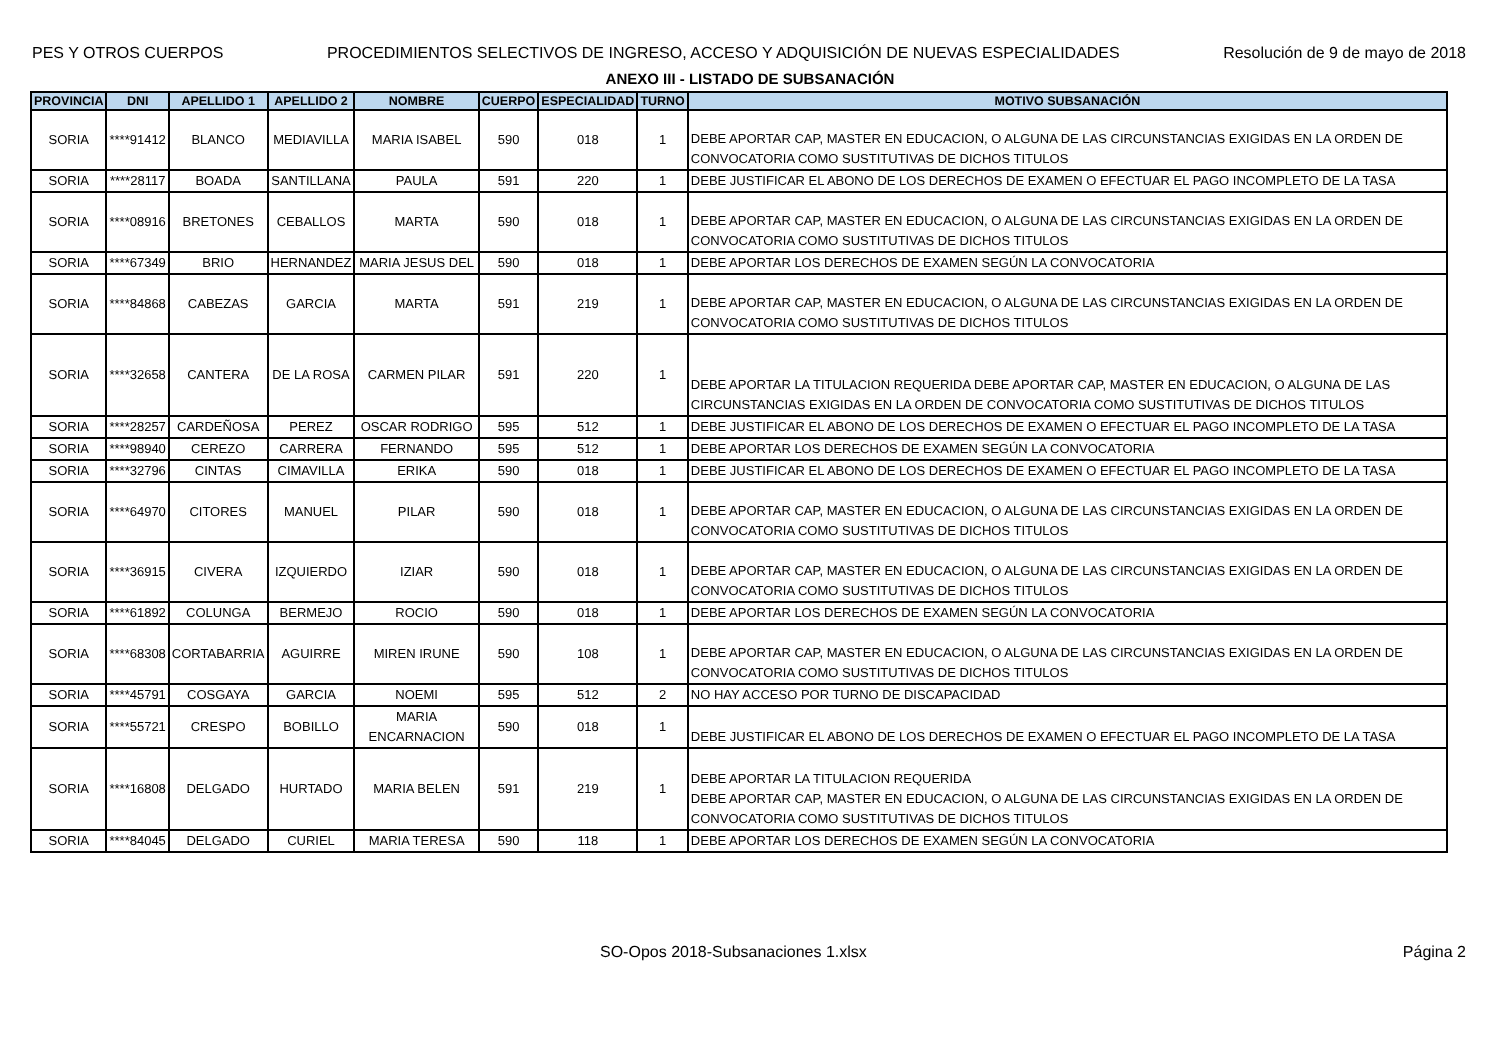PES Y OTROS CUERPOS PROCEDIMIENTOS SELECTIVOS DE INGRESO, ACCESO Y ADQUISICIÓN DE NUEVAS ESPECIALIDADES Resolución de 9 de mayo de 2018
ANEXO III - LISTADO DE SUBSANACIÓN
| PROVINCIA | DNI | APELLIDO 1 | APELLIDO 2 | NOMBRE | CUERPO | ESPECIALIDAD | TURNO | MOTIVO SUBSANACIÓN |
| --- | --- | --- | --- | --- | --- | --- | --- | --- |
| SORIA | ****91412 | BLANCO | MEDIAVILLA | MARIA ISABEL | 590 | 018 | 1 | DEBE APORTAR CAP, MASTER EN EDUCACION, O ALGUNA DE LAS CIRCUNSTANCIAS EXIGIDAS EN LA ORDEN DE CONVOCATORIA COMO SUSTITUTIVAS DE DICHOS TITULOS |
| SORIA | ****28117 | BOADA | SANTILLANA | PAULA | 591 | 220 | 1 | DEBE JUSTIFICAR EL ABONO DE LOS DERECHOS DE EXAMEN O EFECTUAR EL PAGO INCOMPLETO DE LA TASA |
| SORIA | ****08916 | BRETONES | CEBALLOS | MARTA | 590 | 018 | 1 | DEBE APORTAR CAP, MASTER EN EDUCACION, O ALGUNA DE LAS CIRCUNSTANCIAS EXIGIDAS EN LA ORDEN DE CONVOCATORIA COMO SUSTITUTIVAS DE DICHOS TITULOS |
| SORIA | ****67349 | BRIO | HERNANDEZ | MARIA JESUS DEL | 590 | 018 | 1 | DEBE APORTAR LOS DERECHOS DE EXAMEN SEGÚN LA CONVOCATORIA |
| SORIA | ****84868 | CABEZAS | GARCIA | MARTA | 591 | 219 | 1 | DEBE APORTAR CAP, MASTER EN EDUCACION, O ALGUNA DE LAS CIRCUNSTANCIAS EXIGIDAS EN LA ORDEN DE CONVOCATORIA COMO SUSTITUTIVAS DE DICHOS TITULOS |
| SORIA | ****32658 | CANTERA | DE LA ROSA | CARMEN PILAR | 591 | 220 | 1 | DEBE APORTAR LA TITULACION REQUERIDA DEBE APORTAR CAP, MASTER EN EDUCACION, O ALGUNA DE LAS CIRCUNSTANCIAS EXIGIDAS EN LA ORDEN DE CONVOCATORIA COMO SUSTITUTIVAS DE DICHOS TITULOS |
| SORIA | ****28257 | CARDEÑOSA | PEREZ | OSCAR RODRIGO | 595 | 512 | 1 | DEBE JUSTIFICAR EL ABONO DE LOS DERECHOS DE EXAMEN O EFECTUAR EL PAGO INCOMPLETO DE LA TASA |
| SORIA | ****98940 | CEREZO | CARRERA | FERNANDO | 595 | 512 | 1 | DEBE APORTAR LOS DERECHOS DE EXAMEN SEGÚN LA CONVOCATORIA |
| SORIA | ****32796 | CINTAS | CIMAVILLA | ERIKA | 590 | 018 | 1 | DEBE JUSTIFICAR EL ABONO DE LOS DERECHOS DE EXAMEN O EFECTUAR EL PAGO INCOMPLETO DE LA TASA |
| SORIA | ****64970 | CITORES | MANUEL | PILAR | 590 | 018 | 1 | DEBE APORTAR CAP, MASTER EN EDUCACION, O ALGUNA DE LAS CIRCUNSTANCIAS EXIGIDAS EN LA ORDEN DE CONVOCATORIA COMO SUSTITUTIVAS DE DICHOS TITULOS |
| SORIA | ****36915 | CIVERA | IZQUIERDO | IZIAR | 590 | 018 | 1 | DEBE APORTAR CAP, MASTER EN EDUCACION, O ALGUNA DE LAS CIRCUNSTANCIAS EXIGIDAS EN LA ORDEN DE CONVOCATORIA COMO SUSTITUTIVAS DE DICHOS TITULOS |
| SORIA | ****61892 | COLUNGA | BERMEJO | ROCIO | 590 | 018 | 1 | DEBE APORTAR LOS DERECHOS DE EXAMEN SEGÚN LA CONVOCATORIA |
| SORIA | ****68308 | CORTABARRIA | AGUIRRE | MIREN IRUNE | 590 | 108 | 1 | DEBE APORTAR CAP, MASTER EN EDUCACION, O ALGUNA DE LAS CIRCUNSTANCIAS EXIGIDAS EN LA ORDEN DE CONVOCATORIA COMO SUSTITUTIVAS DE DICHOS TITULOS |
| SORIA | ****45791 | COSGAYA | GARCIA | NOEMI | 595 | 512 | 2 | NO HAY ACCESO POR TURNO DE DISCAPACIDAD |
| SORIA | ****55721 | CRESPO | BOBILLO | MARIA ENCARNACION | 590 | 018 | 1 | DEBE JUSTIFICAR EL ABONO DE LOS DERECHOS DE EXAMEN O EFECTUAR EL PAGO INCOMPLETO DE LA TASA |
| SORIA | ****16808 | DELGADO | HURTADO | MARIA BELEN | 591 | 219 | 1 | DEBE APORTAR LA TITULACION REQUERIDA DEBE APORTAR CAP, MASTER EN EDUCACION, O ALGUNA DE LAS CIRCUNSTANCIAS EXIGIDAS EN LA ORDEN DE CONVOCATORIA COMO SUSTITUTIVAS DE DICHOS TITULOS |
| SORIA | ****84045 | DELGADO | CURIEL | MARIA TERESA | 590 | 118 | 1 | DEBE APORTAR LOS DERECHOS DE EXAMEN SEGÚN LA CONVOCATORIA |
SO-Opos 2018-Subsanaciones 1.xlsx Página 2